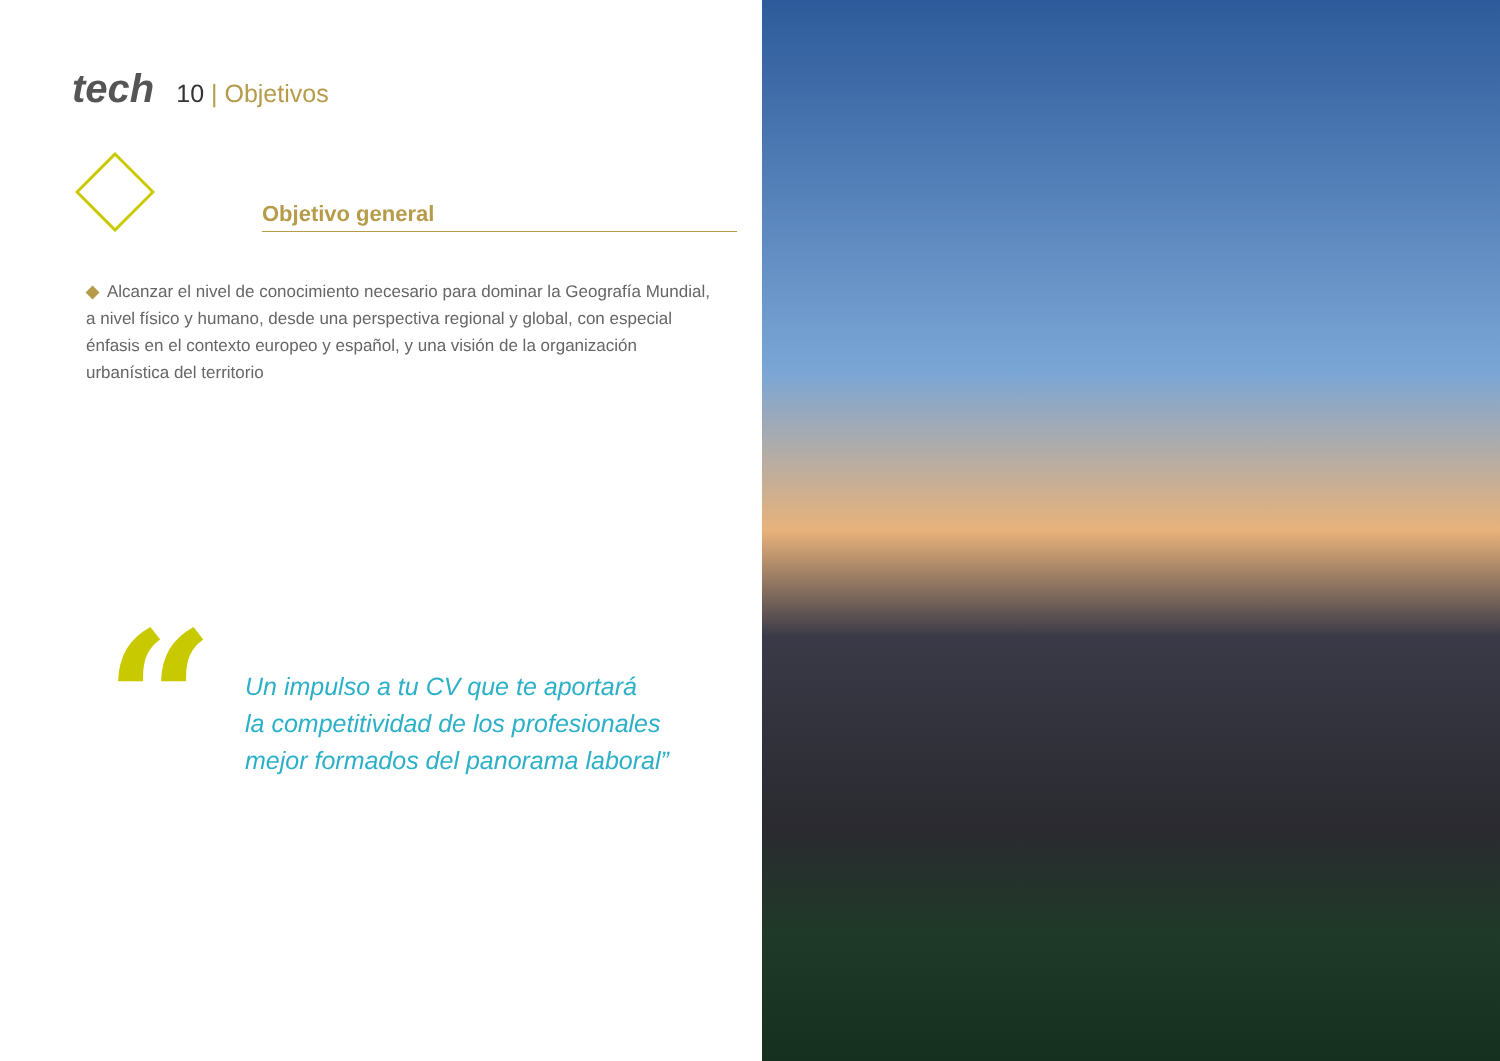tech 10 | Objetivos
Objetivo general
◆ Alcanzar el nivel de conocimiento necesario para dominar la Geografía Mundial, a nivel físico y humano, desde una perspectiva regional y global, con especial énfasis en el contexto europeo y español, y una visión de la organización urbanística del territorio
“
Un impulso a tu CV que te aportará
la competitividad de los profesionales
mejor formados del panorama laboral”